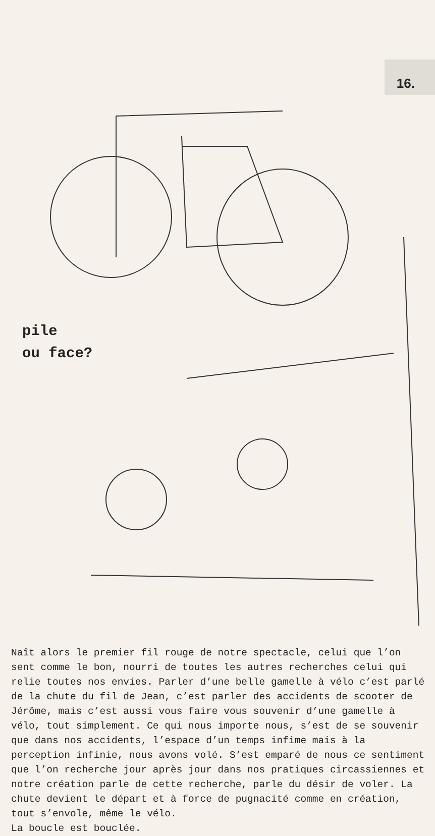16.
pile
ou face?
Naît alors le premier fil rouge de notre spectacle, celui que l’on sent comme le bon, nourri de toutes les autres recherches celui qui relie toutes nos envies. Parler d’une belle gamelle à vélo c’est parlé de la chute du fil de Jean, c’est parler des accidents de scooter de Jérôme, mais c’est aussi vous faire vous souvenir d’une gamelle à vélo, tout simplement. Ce qui nous importe nous, s’est de se souvenir que dans nos accidents, l’espace d’un temps infime mais à la perception infinie, nous avons volé. S’est emparé de nous ce sentiment que l’on recherche jour après jour dans nos pratiques circassiennes et notre création parle de cette recherche, parle du désir de voler. La chute devient le départ et à force de pugnacité comme en création, tout s’envole, même le vélo.
La boucle est bouclée.